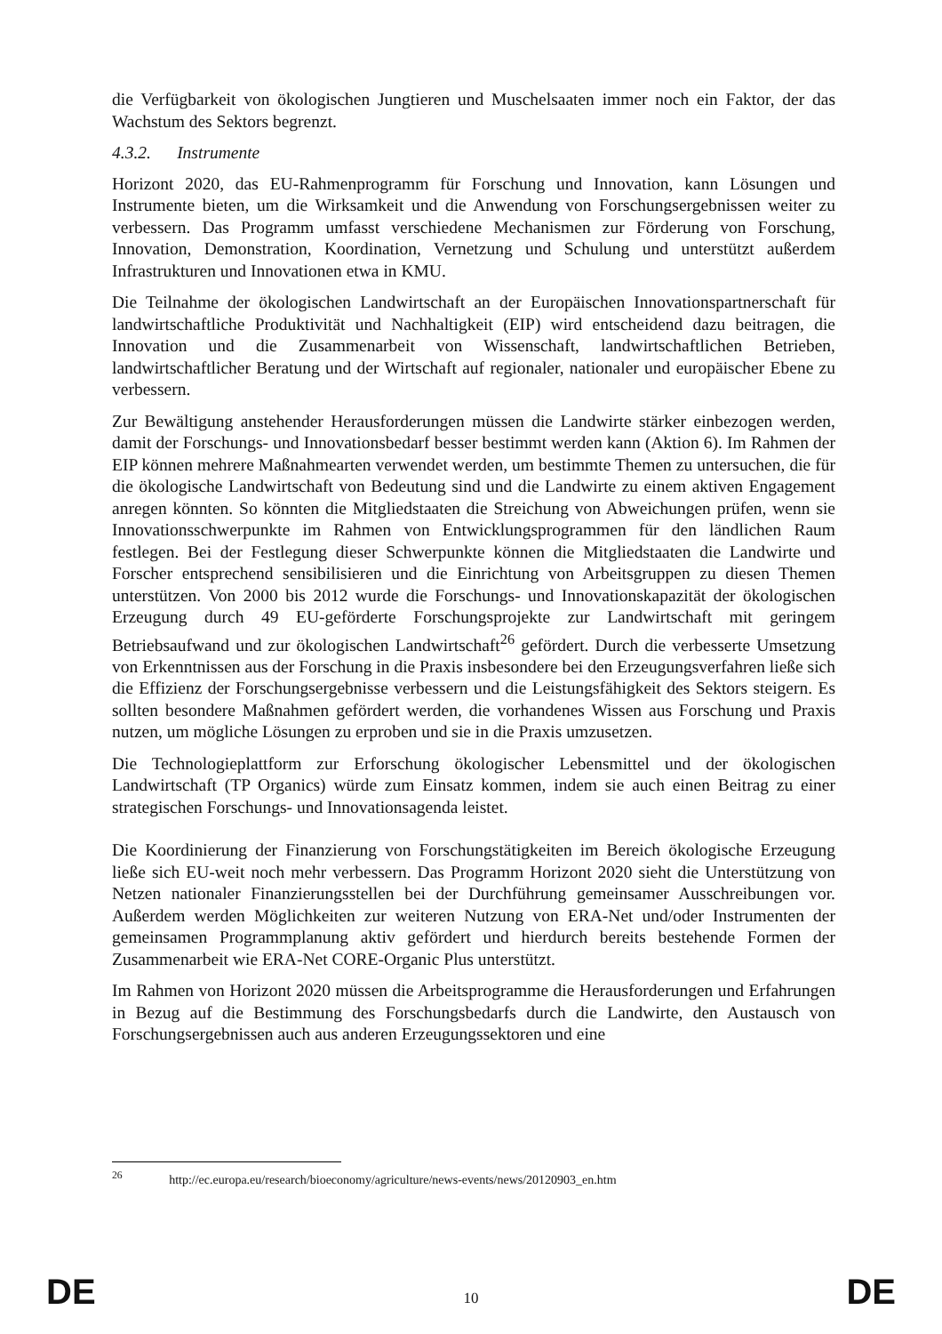die Verfügbarkeit von ökologischen Jungtieren und Muschelsaaten immer noch ein Faktor, der das Wachstum des Sektors begrenzt.
4.3.2. Instrumente
Horizont 2020, das EU-Rahmenprogramm für Forschung und Innovation, kann Lösungen und Instrumente bieten, um die Wirksamkeit und die Anwendung von Forschungsergebnissen weiter zu verbessern. Das Programm umfasst verschiedene Mechanismen zur Förderung von Forschung, Innovation, Demonstration, Koordination, Vernetzung und Schulung und unterstützt außerdem Infrastrukturen und Innovationen etwa in KMU.
Die Teilnahme der ökologischen Landwirtschaft an der Europäischen Innovationspartnerschaft für landwirtschaftliche Produktivität und Nachhaltigkeit (EIP) wird entscheidend dazu beitragen, die Innovation und die Zusammenarbeit von Wissenschaft, landwirtschaftlichen Betrieben, landwirtschaftlicher Beratung und der Wirtschaft auf regionaler, nationaler und europäischer Ebene zu verbessern.
Zur Bewältigung anstehender Herausforderungen müssen die Landwirte stärker einbezogen werden, damit der Forschungs- und Innovationsbedarf besser bestimmt werden kann (Aktion 6). Im Rahmen der EIP können mehrere Maßnahmearten verwendet werden, um bestimmte Themen zu untersuchen, die für die ökologische Landwirtschaft von Bedeutung sind und die Landwirte zu einem aktiven Engagement anregen könnten. So könnten die Mitgliedstaaten die Streichung von Abweichungen prüfen, wenn sie Innovationsschwerpunkte im Rahmen von Entwicklungsprogrammen für den ländlichen Raum festlegen. Bei der Festlegung dieser Schwerpunkte können die Mitgliedstaaten die Landwirte und Forscher entsprechend sensibilisieren und die Einrichtung von Arbeitsgruppen zu diesen Themen unterstützen. Von 2000 bis 2012 wurde die Forschungs- und Innovationskapazität der ökologischen Erzeugung durch 49 EU-geförderte Forschungsprojekte zur Landwirtschaft mit geringem Betriebsaufwand und zur ökologischen Landwirtschaft<sup>26</sup> gefördert. Durch die verbesserte Umsetzung von Erkenntnissen aus der Forschung in die Praxis insbesondere bei den Erzeugungsverfahren ließe sich die Effizienz der Forschungsergebnisse verbessern und die Leistungsfähigkeit des Sektors steigern. Es sollten besondere Maßnahmen gefördert werden, die vorhandenes Wissen aus Forschung und Praxis nutzen, um mögliche Lösungen zu erproben und sie in die Praxis umzusetzen.
Die Technologieplattform zur Erforschung ökologischer Lebensmittel und der ökologischen Landwirtschaft (TP Organics) würde zum Einsatz kommen, indem sie auch einen Beitrag zu einer strategischen Forschungs- und Innovationsagenda leistet.
Die Koordinierung der Finanzierung von Forschungstätigkeiten im Bereich ökologische Erzeugung ließe sich EU-weit noch mehr verbessern. Das Programm Horizont 2020 sieht die Unterstützung von Netzen nationaler Finanzierungsstellen bei der Durchführung gemeinsamer Ausschreibungen vor. Außerdem werden Möglichkeiten zur weiteren Nutzung von ERA-Net und/oder Instrumenten der gemeinsamen Programmplanung aktiv gefördert und hierdurch bereits bestehende Formen der Zusammenarbeit wie ERA-Net CORE-Organic Plus unterstützt.
Im Rahmen von Horizont 2020 müssen die Arbeitsprogramme die Herausforderungen und Erfahrungen in Bezug auf die Bestimmung des Forschungsbedarfs durch die Landwirte, den Austausch von Forschungsergebnissen auch aus anderen Erzeugungssektoren und eine
<sup>26</sup> http://ec.europa.eu/research/bioeconomy/agriculture/news-events/news/20120903_en.htm
DE 10 DE